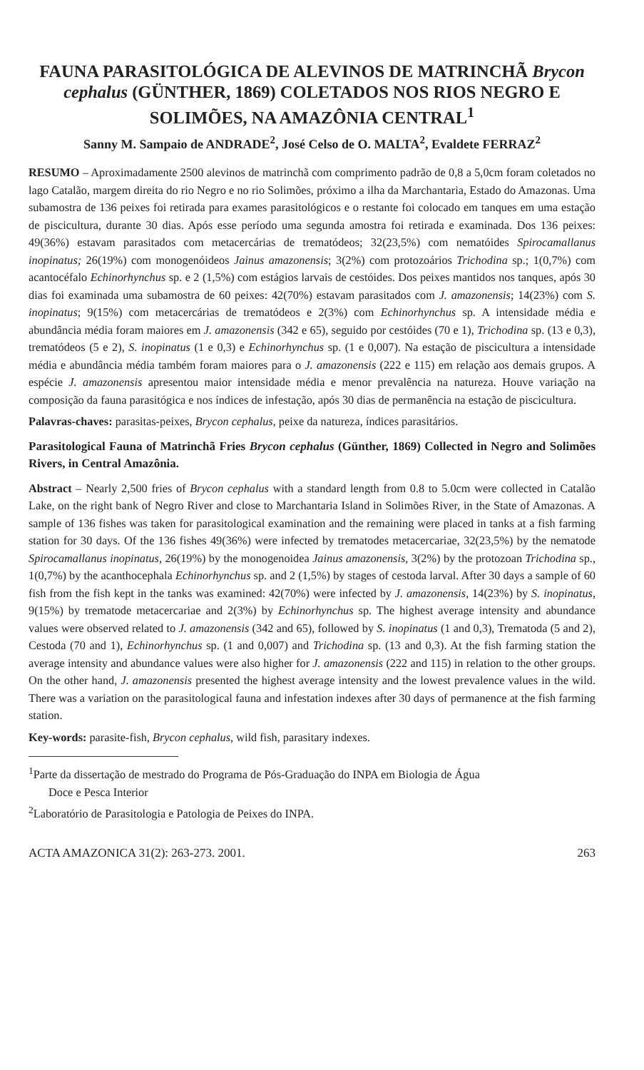FAUNA PARASITOLÓGICA DE ALEVINOS DE MATRINCHÃ Brycon cephalus (GÜNTHER, 1869) COLETADOS NOS RIOS NEGRO E SOLIMÕES, NA AMAZÔNIA CENTRAL<sup>1</sup>
Sanny M. Sampaio de ANDRADE<sup>2</sup>, José Celso de O. MALTA<sup>2</sup>, Evaldete FERRAZ<sup>2</sup>
RESUMO – Aproximadamente 2500 alevinos de matrinchã com comprimento padrão de 0,8 a 5,0cm foram coletados no lago Catalão, margem direita do rio Negro e no rio Solimões, próximo a ilha da Marchantaria, Estado do Amazonas. Uma subamostra de 136 peixes foi retirada para exames parasitológicos e o restante foi colocado em tanques em uma estação de piscicultura, durante 30 dias. Após esse período uma segunda amostra foi retirada e examinada. Dos 136 peixes: 49(36%) estavam parasitados com metacercárias de trematódeos; 32(23,5%) com nematóides Spirocamallanus inopinatus; 26(19%) com monogenóideos Jainus amazonensis; 3(2%) com protozoários Trichodina sp.; 1(0,7%) com acantocéfalo Echinorhynchus sp. e 2 (1,5%) com estágios larvais de cestóides. Dos peixes mantidos nos tanques, após 30 dias foi examinada uma subamostra de 60 peixes: 42(70%) estavam parasitados com J. amazonensis; 14(23%) com S. inopinatus; 9(15%) com metacercárias de trematódeos e 2(3%) com Echinorhynchus sp. A intensidade média e abundância média foram maiores em J. amazonensis (342 e 65), seguido por cestóides (70 e 1), Trichodina sp. (13 e 0,3), trematódeos (5 e 2), S. inopinatus (1 e 0,3) e Echinorhynchus sp. (1 e 0,007). Na estação de piscicultura a intensidade média e abundância média também foram maiores para o J. amazonensis (222 e 115) em relação aos demais grupos. A espécie J. amazonensis apresentou maior intensidade média e menor prevalência na natureza. Houve variação na composição da fauna parasitógica e nos índices de infestação, após 30 dias de permanência na estação de piscicultura.
Palavras-chaves: parasitas-peixes, Brycon cephalus, peixe da natureza, índices parasitários.
Parasitological Fauna of Matrinchã Fries Brycon cephalus (Günther, 1869) Collected in Negro and Solimões Rivers, in Central Amazônia.
Abstract – Nearly 2,500 fries of Brycon cephalus with a standard length from 0.8 to 5.0cm were collected in Catalão Lake, on the right bank of Negro River and close to Marchantaria Island in Solimões River, in the State of Amazonas. A sample of 136 fishes was taken for parasitological examination and the remaining were placed in tanks at a fish farming station for 30 days. Of the 136 fishes 49(36%) were infected by trematodes metacercariae, 32(23,5%) by the nematode Spirocamallanus inopinatus, 26(19%) by the monogenoidea Jainus amazonensis, 3(2%) by the protozoan Trichodina sp., 1(0,7%) by the acanthocephala Echinorhynchus sp. and 2 (1,5%) by stages of cestoda larval. After 30 days a sample of 60 fish from the fish kept in the tanks was examined: 42(70%) were infected by J. amazonensis, 14(23%) by S. inopinatus, 9(15%) by trematode metacercariae and 2(3%) by Echinorhynchus sp. The highest average intensity and abundance values were observed related to J. amazonensis (342 and 65), followed by S. inopinatus (1 and 0,3), Trematoda (5 and 2), Cestoda (70 and 1), Echinorhynchus sp. (1 and 0,007) and Trichodina sp. (13 and 0,3). At the fish farming station the average intensity and abundance values were also higher for J. amazonensis (222 and 115) in relation to the other groups. On the other hand, J. amazonensis presented the highest average intensity and the lowest prevalence values in the wild. There was a variation on the parasitological fauna and infestation indexes after 30 days of permanence at the fish farming station.
Key-words: parasite-fish, Brycon cephalus, wild fish, parasitary indexes.
<sup>1</sup> Parte da dissertação de mestrado do Programa de Pós-Graduação do INPA em Biologia de Água
Doce e Pesca Interior
<sup>2</sup> Laboratório de Parasitologia e Patologia de Peixes do INPA.
ACTA AMAZONICA 31(2): 263-273. 2001. 263